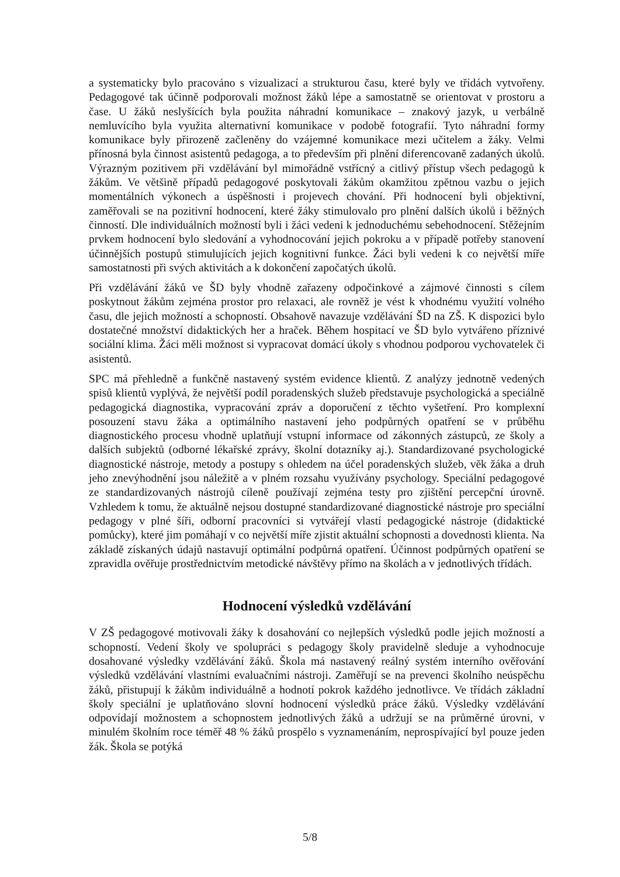a systematicky bylo pracováno s vizualizací a strukturou času, které byly ve třídách vytvořeny. Pedagogové tak účinně podporovali možnost žáků lépe a samostatně se orientovat v prostoru a čase. U žáků neslyšících byla použita náhradní komunikace – znakový jazyk, u verbálně nemluvícího byla využita alternativní komunikace v podobě fotografií. Tyto náhradní formy komunikace byly přirozeně začleněny do vzájemné komunikace mezi učitelem a žáky. Velmi přínosná byla činnost asistentů pedagoga, a to především při plnění diferencovaně zadaných úkolů. Výrazným pozitivem při vzdělávání byl mimořádně vstřícný a citlivý přístup všech pedagogů k žákům. Ve většině případů pedagogové poskytovali žákům okamžitou zpětnou vazbu o jejich momentálních výkonech a úspěšnosti i projevech chování. Při hodnocení byli objektivní, zaměřovali se na pozitivní hodnocení, které žáky stimulovalo pro plnění dalších úkolů i běžných činností. Dle individuálních možností byli i žáci vedeni k jednoduchému sebehodnocení. Stěžejním prvkem hodnocení bylo sledování a vyhodnocování jejich pokroku a v případě potřeby stanovení účinnějších postupů stimulujících jejich kognitivní funkce. Žáci byli vedeni k co největší míře samostatnosti při svých aktivitách a k dokončení započatých úkolů.
Při vzdělávání žáků ve ŠD byly vhodně zařazeny odpočinkové a zájmové činnosti s cílem poskytnout žákům zejména prostor pro relaxaci, ale rovněž je vést k vhodnému využití volného času, dle jejich možností a schopností. Obsahově navazuje vzdělávání ŠD na ZŠ. K dispozici bylo dostatečné množství didaktických her a hraček. Během hospitací ve ŠD bylo vytvářeno příznivé sociální klima. Žáci měli možnost si vypracovat domácí úkoly s vhodnou podporou vychovatelek či asistentů.
SPC má přehledně a funkčně nastavený systém evidence klientů. Z analýzy jednotně vedených spisů klientů vyplývá, že největší podíl poradenských služeb představuje psychologická a speciálně pedagogická diagnostika, vypracování zpráv a doporučení z těchto vyšetření. Pro komplexní posouzení stavu žáka a optimálního nastavení jeho podpůrných opatření se v průběhu diagnostického procesu vhodně uplatňují vstupní informace od zákonných zástupců, ze školy a dalších subjektů (odborné lékařské zprávy, školní dotazníky aj.). Standardizované psychologické diagnostické nástroje, metody a postupy s ohledem na účel poradenských služeb, věk žáka a druh jeho znevýhodnění jsou náležitě a v plném rozsahu využívány psychology. Speciální pedagogové ze standardizovaných nástrojů cíleně používají zejména testy pro zjištění percepční úrovně. Vzhledem k tomu, že aktuálně nejsou dostupné standardizované diagnostické nástroje pro speciální pedagogy v plné šíři, odborní pracovníci si vytvářejí vlastí pedagogické nástroje (didaktické pomůcky), které jim pomáhají v co největší míře zjistit aktuální schopnosti a dovednosti klienta. Na základě získaných údajů nastavují optimální podpůrná opatření. Účinnost podpůrných opatření se zpravidla ověřuje prostřednictvím metodické návštěvy přímo na školách a v jednotlivých třídách.
Hodnocení výsledků vzdělávání
V ZŠ pedagogové motivovali žáky k dosahování co nejlepších výsledků podle jejich možností a schopností. Vedení školy ve spolupráci s pedagogy školy pravidelně sleduje a vyhodnocuje dosahované výsledky vzdělávání žáků. Škola má nastavený reálný systém interního ověřování výsledků vzdělávání vlastními evaluačními nástroji. Zaměřují se na prevenci školního neúspěchu žáků, přistupují k žákům individuálně a hodnotí pokrok každého jednotlivce. Ve třídách základní školy speciální je uplatňováno slovní hodnocení výsledků práce žáků. Výsledky vzdělávání odpovídají možnostem a schopnostem jednotlivých žáků a udržují se na průměrné úrovni, v minulém školním roce téměř 48 % žáků prospělo s vyznamenáním, neprospívající byl pouze jeden žák. Škola se potýká
5/8